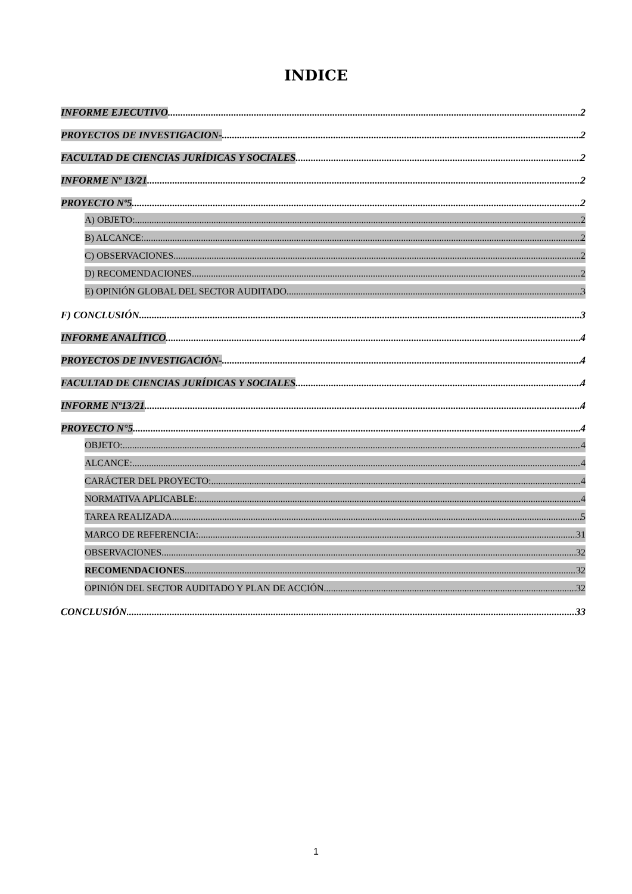INDICE
INFORME EJECUTIVO 2
PROYECTOS DE INVESTIGACION- 2
FACULTAD DE CIENCIAS JURÍDICAS Y SOCIALES 2
INFORME Nº 13/21 2
PROYECTO Nº5 2
A) OBJETO: 2
B) ALCANCE: 2
C) OBSERVACIONES 2
D) RECOMENDACIONES 2
E) OPINIÓN GLOBAL DEL SECTOR AUDITADO 3
F) CONCLUSIÓN 3
INFORME ANALÍTICO 4
PROYECTOS DE INVESTIGACIÓN- 4
FACULTAD DE CIENCIAS JURÍDICAS Y SOCIALES 4
INFORME Nº13/21 4
PROYECTO N°5 4
OBJETO: 4
ALCANCE: 4
CARÁCTER DEL PROYECTO: 4
NORMATIVA APLICABLE: 4
TAREA REALIZADA 5
MARCO DE REFERENCIA: 31
OBSERVACIONES 32
RECOMENDACIONES 32
OPINIÓN DEL SECTOR AUDITADO Y PLAN DE ACCIÓN 32
CONCLUSIÓN 33
1